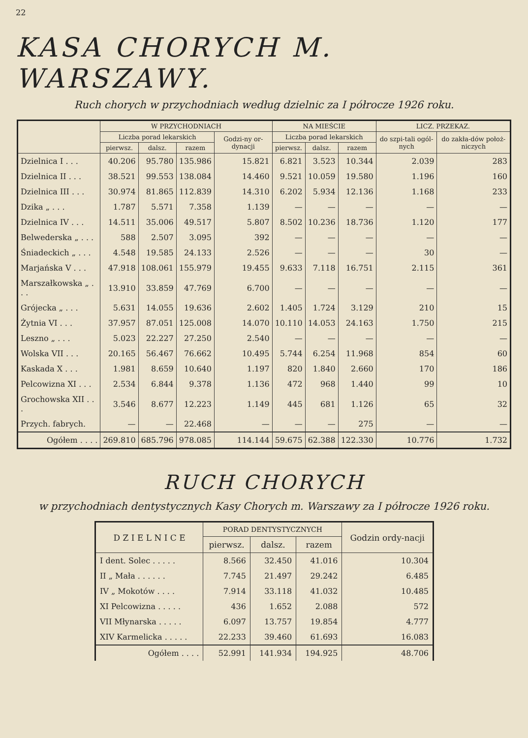22
KASA CHORYCH M. WARSZAWY.
Ruch chorych w przychodniach według dzielnic za I półrocze 1926 roku.
| | W PRZYCHODNIACH | | | | NA MIEŚCIE | | | LICZ. PRZEKAZ. | |
| --- | --- | --- | --- | --- | --- | --- | --- | --- | --- |
| | Liczba porad lekarskich | | | Godzi-ny or-dynacji | Liczba porad lekarskich | | | do szpi-tali ogól-nych | do zakła-dów położ-niczych |
| | pierwsz. | dalsz. | razem | | pierwsz. | dalsz. | razem | | |
| Dzielnica I . . . | 40.206 | 95.780 | 135.986 | 15.821 | 6.821 | 3.523 | 10.344 | 2.039 | 283 |
| Dzielnica II . . . | 38.521 | 99.553 | 138.084 | 14.460 | 9.521 | 10.059 | 19.580 | 1.196 | 160 |
| Dzielnica III . . . | 30.974 | 81.865 | 112.839 | 14.310 | 6.202 | 5.934 | 12.136 | 1.168 | 233 |
| Dzika „ . . . | 1.787 | 5.571 | 7.358 | 1.139 | — | — | — | — | — |
| Dzielnica IV . . . | 14.511 | 35.006 | 49.517 | 5.807 | 8.502 | 10.236 | 18.736 | 1.120 | 177 |
| Belwederska „ . . . | 588 | 2.507 | 3.095 | 392 | — | — | — | — | — |
| Śniadeckich „ . . . | 4.548 | 19.585 | 24.133 | 2.526 | — | — | — | 30 | — |
| Marjańska V . . . | 47.918 | 108.061 | 155.979 | 19.455 | 9.633 | 7.118 | 16.751 | 2.115 | 361 |
| Marszałkowska „ . . . | 13.910 | 33.859 | 47.769 | 6.700 | — | — | — | — | — |
| Grójecka „ . . . | 5.631 | 14.055 | 19.636 | 2.602 | 1.405 | 1.724 | 3.129 | 210 | 15 |
| Żytnia VI . . . | 37.957 | 87.051 | 125.008 | 14.070 | 10.110 | 14.053 | 24.163 | 1.750 | 215 |
| Leszno „ . . . | 5.023 | 22.227 | 27.250 | 2.540 | — | — | — | — | — |
| Wolska VII . . . | 20.165 | 56.467 | 76.662 | 10.495 | 5.744 | 6.254 | 11.968 | 854 | 60 |
| Kaskada X . . . | 1.981 | 8.659 | 10.640 | 1.197 | 820 | 1.840 | 2.660 | 170 | 186 |
| Pelcowizna XI . . . | 2.534 | 6.844 | 9.378 | 1.136 | 472 | 968 | 1.440 | 99 | 10 |
| Grochowska XII . . . | 3.546 | 8.677 | 12.223 | 1.149 | 445 | 681 | 1.126 | 65 | 32 |
| Przych. fabrych. | — | — | 22.468 | — | — | — | 275 | — | — |
| Ogółem . . . . | 269.810 | 685.796 | 978.085 | 114.144 | 59.675 | 62.388 | 122.330 | 10.776 | 1.732 |
RUCH CHORYCH
w przychodniach dentystycznych Kasy Chorych m. Warszawy za I półrocze 1926 roku.
| D Z I E L N I C E | PORAD DENTYSTYCZNYCH | | | Godzin ordy-nacji |
| --- | --- | --- | --- | --- |
| | pierwsz. | dalsz. | razem | |
| I dent. Solec . . . . . | 8.566 | 32.450 | 41.016 | 10.304 |
| II „ Mała . . . . . . | 7.745 | 21.497 | 29.242 | 6.485 |
| IV „ Mokotów . . . . | 7.914 | 33.118 | 41.032 | 10.485 |
| XI Pelcowizna . . . . . | 436 | 1.652 | 2.088 | 572 |
| VII Młynarska . . . . . | 6.097 | 13.757 | 19.854 | 4.777 |
| XIV Karmelicka . . . . . | 22.233 | 39.460 | 61.693 | 16.083 |
| Ogółem . . . . | 52.991 | 141.934 | 194.925 | 48.706 |